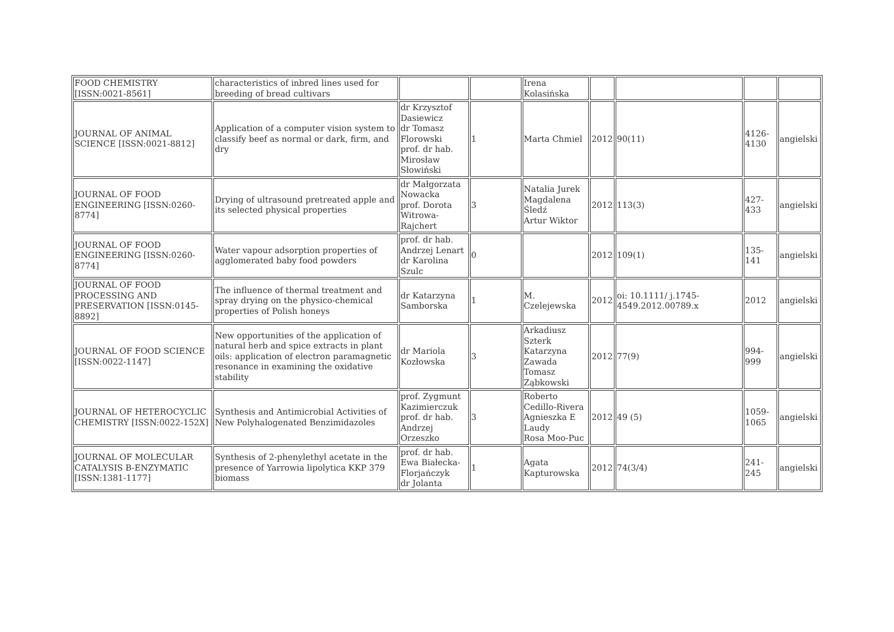| FOOD CHEMISTRY [ISSN:0021-8561] | characteristics of inbred lines used for breeding of bread cultivars | | | Irena Kolasińska | | | | |
| JOURNAL OF ANIMAL SCIENCE [ISSN:0021-8812] | Application of a computer vision system to classify beef as normal or dark, firm, and dry | dr Krzysztof Dasiewicz dr Tomasz Florowski prof. dr hab. Mirosław Słowiński | 1 | Marta Chmiel | 2012 | 90(11) | 4126-4130 | angielski |
| JOURNAL OF FOOD ENGINEERING [ISSN:0260-8774] | Drying of ultrasound pretreated apple and its selected physical properties | dr Małgorzata Nowacka prof. Dorota Witrowa-Rajchert | 3 | Natalia Jurek Magdalena Śledź Artur Wiktor | 2012 | 113(3) | 427-433 | angielski |
| JOURNAL OF FOOD ENGINEERING [ISSN:0260-8774] | Water vapour adsorption properties of agglomerated baby food powders | prof. dr hab. Andrzej Lenart dr Karolina Szulc | 0 | | 2012 | 109(1) | 135-141 | angielski |
| JOURNAL OF FOOD PROCESSING AND PRESERVATION [ISSN:0145-8892] | The influence of thermal treatment and spray drying on the physico-chemical properties of Polish honeys | dr Katarzyna Samborska | 1 | M. Czelejewska | 2012 | oi: 10.1111/ j.1745-4549.2012.00789.x | 2012 | angielski |
| JOURNAL OF FOOD SCIENCE [ISSN:0022-1147] | New opportunities of the application of natural herb and spice extracts in plant oils: application of electron paramagnetic resonance in examining the oxidative stability | dr Mariola Kozłowska | 3 | Arkadiusz Szterk Katarzyna Zawada Tomasz Ząbkowski | 2012 | 77(9) | 994-999 | angielski |
| JOURNAL OF HETEROCYCLIC CHEMISTRY [ISSN:0022-152X] | Synthesis and Antimicrobial Activities of New Polyhalogenated Benzimidazoles | prof. Zygmunt Kazimierczuk prof. dr hab. Andrzej Orzeszko | 3 | Roberto Cedillo-Rivera Agnieszka E Laudy Rosa Moo-Puc | 2012 | 49 (5) | 1059-1065 | angielski |
| JOURNAL OF MOLECULAR CATALYSIS B-ENZYMATIC [ISSN:1381-1177] | Synthesis of 2-phenylethyl acetate in the presence of Yarrowia lipolytica KKP 379 biomass | prof. dr hab. Ewa Białecka-Florjańczyk dr Jolanta | 1 | Agata Kapturowska | 2012 | 74(3/4) | 241-245 | angielski |